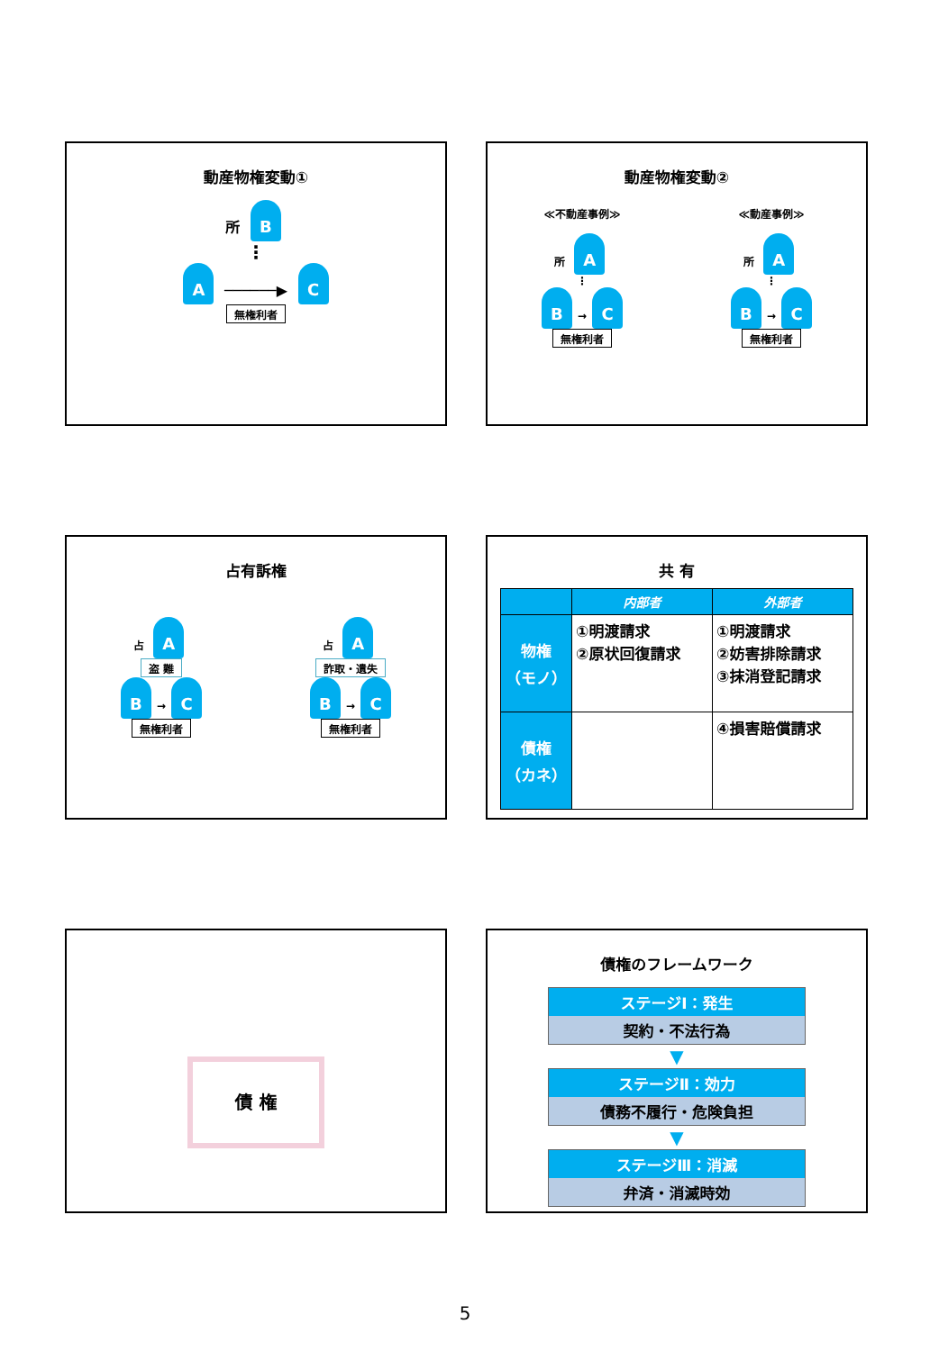動産物権変動①
所 B
⋮
A ──────▶ C
無権利者
動産物権変動②
≪不動産事例≫
所 A
⋮
B → C
無権利者
≪動産事例≫
所 A
⋮
B → C
無権利者
占有訴権
占 A
盗 難
B → C
無権利者
占 A
詐取・遺失
B → C
無権利者
共 有
| | 内部者 | 外部者 |
| --- | --- | --- |
| 物権 （モノ） | ①明渡請求 ②原状回復請求 | ①明渡請求 ②妨害排除請求 ③抹消登記請求 |
| 債権 （カネ） | | ④損害賠償請求 |
債 権
債権のフレームワーク
ステージⅠ：発生
契約・不法行為
▼
ステージⅡ：効力
債務不履行・危険負担
▼
ステージⅢ：消滅
弁済・消滅時効
5